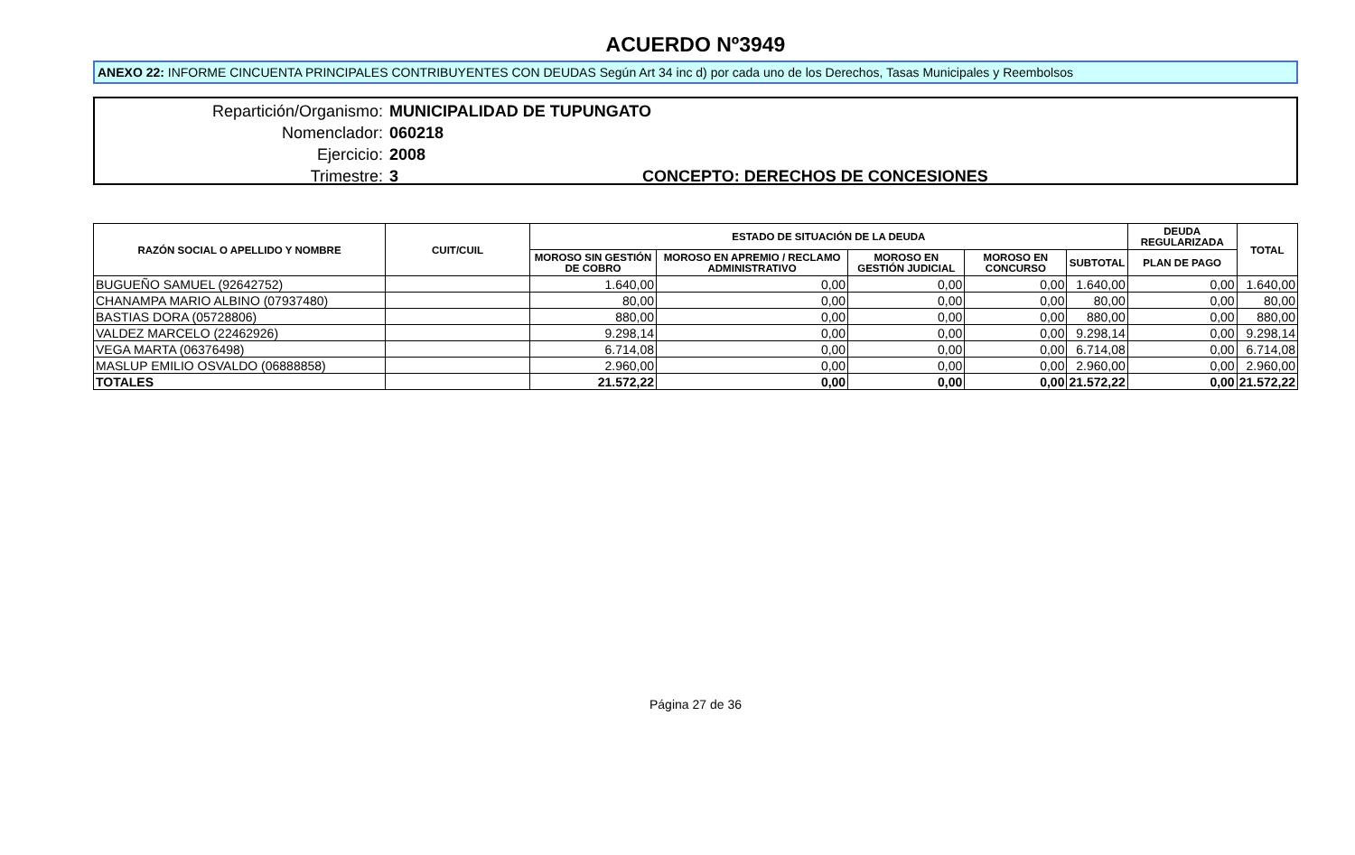ACUERDO Nº3949
ANEXO 22: INFORME CINCUENTA PRINCIPALES CONTRIBUYENTES CON DEUDAS Según Art 34 inc d) por cada uno de los Derechos, Tasas Municipales y Reembolsos
Repartición/Organismo: MUNICIPALIDAD DE TUPUNGATO
Nomenclador: 060218
Ejercicio: 2008
Trimestre: 3 CONCEPTO: DERECHOS DE CONCESIONES
| RAZÓN SOCIAL O APELLIDO Y NOMBRE | CUIT/CUIL | ESTADO DE SITUACIÓN DE LA DEUDA | | | | | DEUDA REGULARIZADA | TOTAL |
| --- | --- | --- | --- | --- | --- | --- | --- | --- |
| | | MOROSO SIN GESTIÓN DE COBRO | MOROSO EN APREMIO / RECLAMO ADMINISTRATIVO | MOROSO EN GESTIÓN JUDICIAL | MOROSO EN CONCURSO | SUBTOTAL | PLAN DE PAGO | |
| BUGUEÑO SAMUEL (92642752) | | 1.640,00 | 0,00 | 0,00 | 0,00 | 1.640,00 | 0,00 | 1.640,00 |
| CHANAMPA MARIO ALBINO (07937480) | | 80,00 | 0,00 | 0,00 | 0,00 | 80,00 | 0,00 | 80,00 |
| BASTIAS DORA (05728806) | | 880,00 | 0,00 | 0,00 | 0,00 | 880,00 | 0,00 | 880,00 |
| VALDEZ MARCELO (22462926) | | 9.298,14 | 0,00 | 0,00 | 0,00 | 9.298,14 | 0,00 | 9.298,14 |
| VEGA MARTA (06376498) | | 6.714,08 | 0,00 | 0,00 | 0,00 | 6.714,08 | 0,00 | 6.714,08 |
| MASLUP EMILIO OSVALDO (06888858) | | 2.960,00 | 0,00 | 0,00 | 0,00 | 2.960,00 | 0,00 | 2.960,00 |
| TOTALES | | 21.572,22 | 0,00 | 0,00 | 0,00 | 21.572,22 | 0,00 | 21.572,22 |
Página 27 de 36